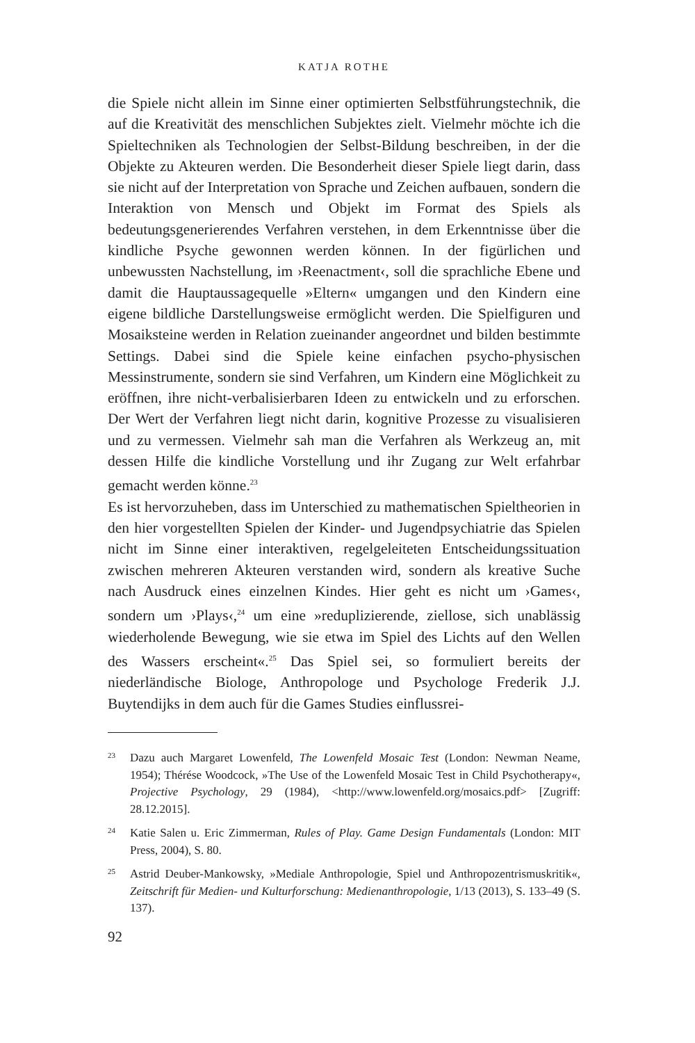KATJA ROTHE
die Spiele nicht allein im Sinne einer optimierten Selbstführungstechnik, die auf die Kreativität des menschlichen Subjektes zielt. Vielmehr möchte ich die Spieltechniken als Technologien der Selbst-Bildung beschreiben, in der die Objekte zu Akteuren werden. Die Besonderheit dieser Spiele liegt darin, dass sie nicht auf der Interpretation von Sprache und Zeichen aufbauen, sondern die Interaktion von Mensch und Objekt im Format des Spiels als bedeutungsgenerierendes Verfahren verstehen, in dem Erkenntnisse über die kindliche Psyche gewonnen werden können. In der figürlichen und unbewussten Nachstellung, im ›Reenactment‹, soll die sprachliche Ebene und damit die Hauptaussagequelle »Eltern« umgangen und den Kindern eine eigene bildliche Darstellungsweise ermöglicht werden. Die Spielfiguren und Mosaiksteine werden in Relation zueinander angeordnet und bilden bestimmte Settings. Dabei sind die Spiele keine einfachen psycho-physischen Messinstrumente, sondern sie sind Verfahren, um Kindern eine Möglichkeit zu eröffnen, ihre nicht-verbalisierbaren Ideen zu entwickeln und zu erforschen. Der Wert der Verfahren liegt nicht darin, kognitive Prozesse zu visualisieren und zu vermessen. Vielmehr sah man die Verfahren als Werkzeug an, mit dessen Hilfe die kindliche Vorstellung und ihr Zugang zur Welt erfahrbar gemacht werden könne.<sup>23</sup>
Es ist hervorzuheben, dass im Unterschied zu mathematischen Spieltheorien in den hier vorgestellten Spielen der Kinder- und Jugendpsychiatrie das Spielen nicht im Sinne einer interaktiven, regelgeleiteten Entscheidungssituation zwischen mehreren Akteuren verstanden wird, sondern als kreative Suche nach Ausdruck eines einzelnen Kindes. Hier geht es nicht um ›Games‹, sondern um ›Plays‹,<sup>24</sup> um eine »reduplizierende, ziellose, sich unablässig wiederholende Bewegung, wie sie etwa im Spiel des Lichts auf den Wellen des Wassers erscheint«.<sup>25</sup> Das Spiel sei, so formuliert bereits der niederländische Biologe, Anthropologe und Psychologe Frederik J.J. Buytendijks in dem auch für die Games Studies einflussrei-
23 Dazu auch Margaret Lowenfeld, The Lowenfeld Mosaic Test (London: Newman Neame, 1954); Thérése Woodcock, »The Use of the Lowenfeld Mosaic Test in Child Psychotherapy«, Projective Psychology, 29 (1984), <http://www.lowenfeld.org/mosaics.pdf> [Zugriff: 28.12.2015].
24 Katie Salen u. Eric Zimmerman, Rules of Play. Game Design Fundamentals (London: MIT Press, 2004), S. 80.
25 Astrid Deuber-Mankowsky, »Mediale Anthropologie, Spiel und Anthropozentrismuskritik«, Zeitschrift für Medien- und Kulturforschung: Medienanthropologie, 1/13 (2013), S. 133–49 (S. 137).
92